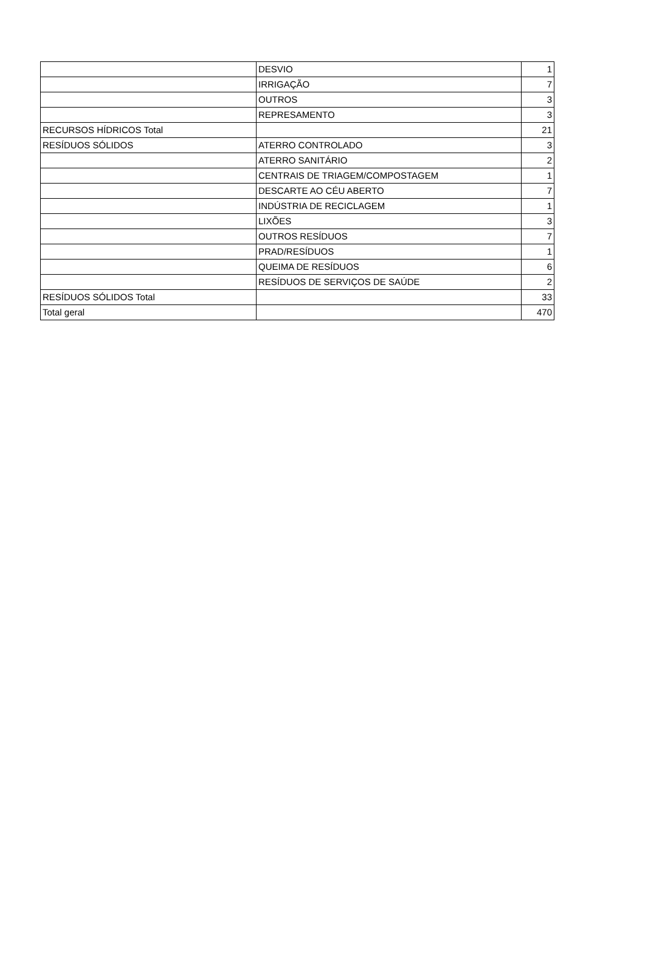| | DESVIO | 1 |
| | IRRIGAÇÃO | 7 |
| | OUTROS | 3 |
| | REPRESAMENTO | 3 |
| RECURSOS HÍDRICOS Total | | 21 |
| RESÍDUOS SÓLIDOS | ATERRO CONTROLADO | 3 |
| | ATERRO SANITÁRIO | 2 |
| | CENTRAIS DE TRIAGEM/COMPOSTAGEM | 1 |
| | DESCARTE AO CÉU ABERTO | 7 |
| | INDÚSTRIA DE RECICLAGEM | 1 |
| | LIXÕES | 3 |
| | OUTROS RESÍDUOS | 7 |
| | PRAD/RESÍDUOS | 1 |
| | QUEIMA DE RESÍDUOS | 6 |
| | RESÍDUOS DE SERVIÇOS DE SAÚDE | 2 |
| RESÍDUOS SÓLIDOS Total | | 33 |
| Total geral | | 470 |